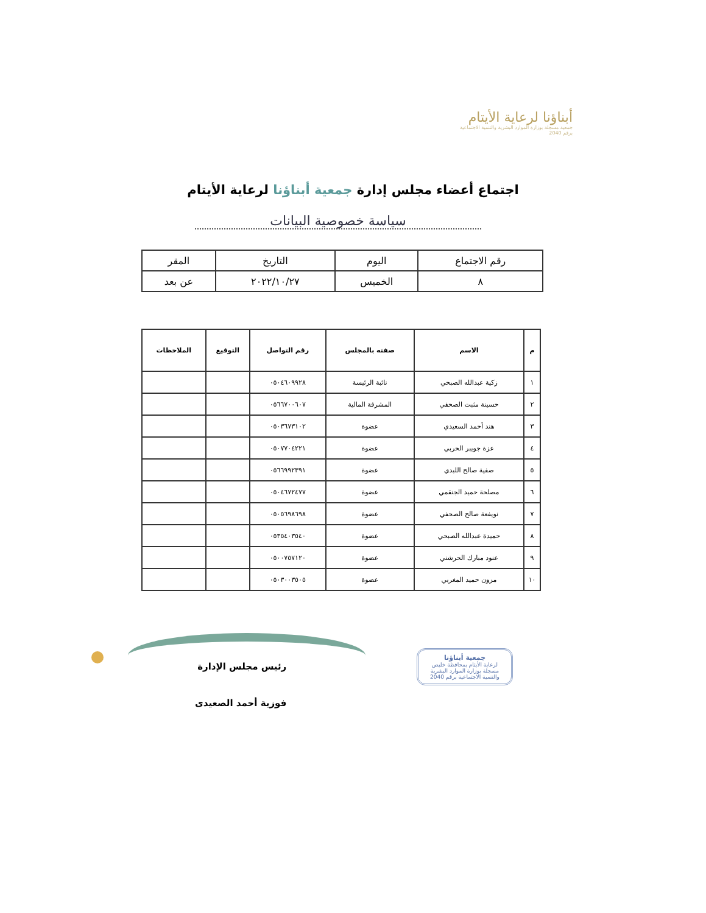أبناؤنا لرعاية الأيتام
جمعية مسجلة بوزارة الموارد البشرية والتنمية الاجتماعية برقم 2040
اجتماع أعضاء مجلس إدارة جمعية أبناؤنا لرعاية الأيتام
سياسة خصوصية البيانات
| رقم الاجتماع | اليوم | التاريخ | المقر |
| ٨ | الخميس | ٢٠٢٢/١٠/٢٧ | عن بعد |
| م | الاسم | صفته بالمجلس | رقم التواصل | التوقيع | الملاحظات |
| --- | --- | --- | --- | --- | --- |
| ١ | زكية عبدالله الصبحي | نائبة الرئيسة | ٠٥٠٤٦٠٩٩٢٨ | | |
| ٢ | حسينة مثبت الصحفي | المشرفة المالية | ٠٥٦٦٧٠٠٦٠٧ | | |
| ٣ | هند أحمد السعيدي | عضوة | ٠٥٠٣٦٧٣١٠٢ | | |
| ٤ | عزة جويبر الحربي | عضوة | ٠٥٠٧٧٠٤٢٢١ | | |
| ٥ | صفية صالح اللبدي | عضوة | ٠٥٦٦٩٩٢٣٩١ | | |
| ٦ | مصلحة حميد الجنقمي | عضوة | ٠٥٠٤٦٧٢٤٧٧ | | |
| ٧ | نويفعة صالح الصحفي | عضوة | ٠٥٠٥٦٩٨٦٩٨ | | |
| ٨ | حميدة عبدالله الصبحي | عضوة | ٠٥٣٥٤٠٣٥٤٠ | | |
| ٩ | عنود مبارك الحرشني | عضوة | ٠٥٠٠٧٥٧١٢٠ | | |
| ١٠ | مزون حميد المغربي | عضوة | ٠٥٠٣٠٠٣٥٠٥ | | |
رئيس مجلس الإدارة
فوزية أحمد الصعيدى
جمعية أبناؤنا
لرعاية الأيتام بمحافظة خليص
مسجلة بوزارة الموارد البشرية
والتنمية الاجتماعية برقم 2040